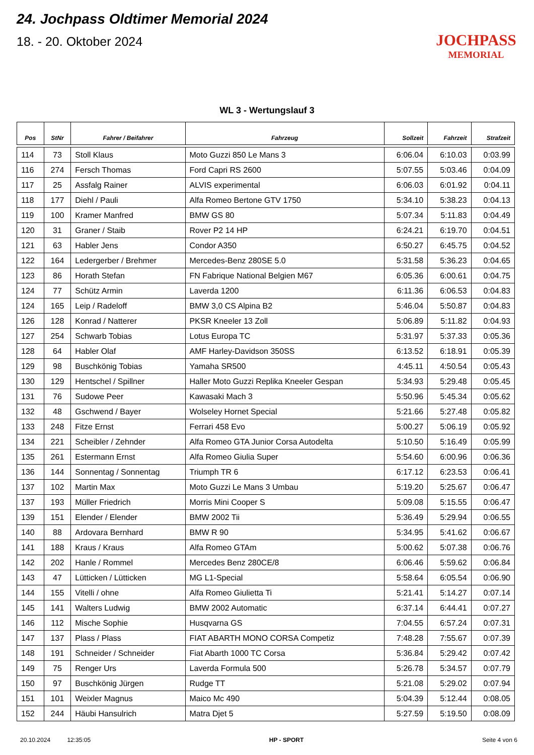24. Jochpass Oldtimer Memorial 2024
18. - 20. Oktober 2024
JOCHPASS
MEMORIAL
WL 3 - Wertungslauf 3
| Pos | StNr | Fahrer / Beifahrer | Fahrzeug | Sollzeit | Fahrzeit | Strafzeit |
| --- | --- | --- | --- | --- | --- | --- |
| 114 | 73 | Stoll Klaus | Moto Guzzi 850 Le Mans 3 | 6:06.04 | 6:10.03 | 0:03.99 |
| 116 | 274 | Fersch Thomas | Ford Capri RS 2600 | 5:07.55 | 5:03.46 | 0:04.09 |
| 117 | 25 | Assfalg Rainer | ALVIS experimental | 6:06.03 | 6:01.92 | 0:04.11 |
| 118 | 177 | Diehl / Pauli | Alfa Romeo Bertone GTV 1750 | 5:34.10 | 5:38.23 | 0:04.13 |
| 119 | 100 | Kramer Manfred | BMW GS 80 | 5:07.34 | 5:11.83 | 0:04.49 |
| 120 | 31 | Graner / Staib | Rover P2 14 HP | 6:24.21 | 6:19.70 | 0:04.51 |
| 121 | 63 | Habler Jens | Condor A350 | 6:50.27 | 6:45.75 | 0:04.52 |
| 122 | 164 | Ledergerber / Brehmer | Mercedes-Benz 280SE 5.0 | 5:31.58 | 5:36.23 | 0:04.65 |
| 123 | 86 | Horath Stefan | FN Fabrique National Belgien M67 | 6:05.36 | 6:00.61 | 0:04.75 |
| 124 | 77 | Schütz Armin | Laverda 1200 | 6:11.36 | 6:06.53 | 0:04.83 |
| 124 | 165 | Leip / Radeloff | BMW 3,0 CS Alpina B2 | 5:46.04 | 5:50.87 | 0:04.83 |
| 126 | 128 | Konrad / Natterer | PKSR Kneeler 13 Zoll | 5:06.89 | 5:11.82 | 0:04.93 |
| 127 | 254 | Schwarb Tobias | Lotus Europa TC | 5:31.97 | 5:37.33 | 0:05.36 |
| 128 | 64 | Habler Olaf | AMF Harley-Davidson 350SS | 6:13.52 | 6:18.91 | 0:05.39 |
| 129 | 98 | Buschkönig Tobias | Yamaha SR500 | 4:45.11 | 4:50.54 | 0:05.43 |
| 130 | 129 | Hentschel / Spillner | Haller Moto Guzzi Replika Kneeler Gespan | 5:34.93 | 5:29.48 | 0:05.45 |
| 131 | 76 | Sudowe Peer | Kawasaki Mach 3 | 5:50.96 | 5:45.34 | 0:05.62 |
| 132 | 48 | Gschwend / Bayer | Wolseley Hornet Special | 5:21.66 | 5:27.48 | 0:05.82 |
| 133 | 248 | Fitze Ernst | Ferrari 458 Evo | 5:00.27 | 5:06.19 | 0:05.92 |
| 134 | 221 | Scheibler / Zehnder | Alfa Romeo GTA Junior Corsa Autodelta | 5:10.50 | 5:16.49 | 0:05.99 |
| 135 | 261 | Estermann Ernst | Alfa Romeo Giulia Super | 5:54.60 | 6:00.96 | 0:06.36 |
| 136 | 144 | Sonnentag / Sonnentag | Triumph TR 6 | 6:17.12 | 6:23.53 | 0:06.41 |
| 137 | 102 | Martin Max | Moto Guzzi Le Mans 3 Umbau | 5:19.20 | 5:25.67 | 0:06.47 |
| 137 | 193 | Müller Friedrich | Morris Mini Cooper S | 5:09.08 | 5:15.55 | 0:06.47 |
| 139 | 151 | Elender / Elender | BMW 2002 Tii | 5:36.49 | 5:29.94 | 0:06.55 |
| 140 | 88 | Ardovara Bernhard | BMW R 90 | 5:34.95 | 5:41.62 | 0:06.67 |
| 141 | 188 | Kraus / Kraus | Alfa Romeo GTAm | 5:00.62 | 5:07.38 | 0:06.76 |
| 142 | 202 | Hanle / Rommel | Mercedes Benz 280CE/8 | 6:06.46 | 5:59.62 | 0:06.84 |
| 143 | 47 | Lütticken / Lütticken | MG L1-Special | 5:58.64 | 6:05.54 | 0:06.90 |
| 144 | 155 | Vitelli / ohne | Alfa Romeo Giulietta Ti | 5:21.41 | 5:14.27 | 0:07.14 |
| 145 | 141 | Walters Ludwig | BMW 2002 Automatic | 6:37.14 | 6:44.41 | 0:07.27 |
| 146 | 112 | Mische Sophie | Husqvarna GS | 7:04.55 | 6:57.24 | 0:07.31 |
| 147 | 137 | Plass / Plass | FIAT ABARTH MONO CORSA Competiz | 7:48.28 | 7:55.67 | 0:07.39 |
| 148 | 191 | Schneider / Schneider | Fiat Abarth 1000 TC Corsa | 5:36.84 | 5:29.42 | 0:07.42 |
| 149 | 75 | Renger Urs | Laverda Formula 500 | 5:26.78 | 5:34.57 | 0:07.79 |
| 150 | 97 | Buschkönig Jürgen | Rudge TT | 5:21.08 | 5:29.02 | 0:07.94 |
| 151 | 101 | Weixler Magnus | Maico Mc 490 | 5:04.39 | 5:12.44 | 0:08.05 |
| 152 | 244 | Häubi Hansulrich | Matra Djet 5 | 5:27.59 | 5:19.50 | 0:08.09 |
20.10.2024 12:35:05 HP - SPORT Seite 4 von 6